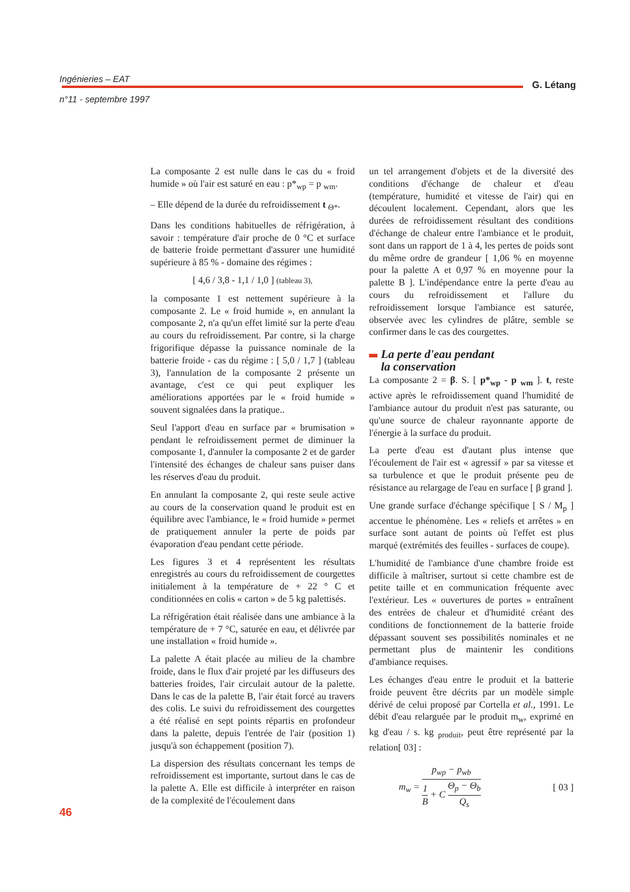Ingénieries – EAT
n°11 - septembre 1997
G. Létang
La composante 2 est nulle dans le cas du « froid humide » où l'air est saturé en eau : p*<sub>wp</sub> = p <sub>wm</sub>.
– Elle dépend de la durée du refroidissement t <sub>Θ*</sub>.
Dans les conditions habituelles de réfrigération, à savoir : température d'air proche de 0 °C et surface de batterie froide permettant d'assurer une humidité supérieure à 85 % - domaine des régimes :
[ 4,6 / 3,8 - 1,1 / 1,0 ] (tableau 3),
la composante 1 est nettement supérieure à la composante 2. Le « froid humide », en annulant la composante 2, n'a qu'un effet limité sur la perte d'eau au cours du refroidissement. Par contre, si la charge frigorifique dépasse la puissance nominale de la batterie froide - cas du régime : [ 5,0 / 1,7 ] (tableau 3), l'annulation de la composante 2 présente un avantage, c'est ce qui peut expliquer les améliorations apportées par le « froid humide » souvent signalées dans la pratique..
Seul l'apport d'eau en surface par « brumisation » pendant le refroidissement permet de diminuer la composante 1, d'annuler la composante 2 et de garder l'intensité des échanges de chaleur sans puiser dans les réserves d'eau du produit.
En annulant la composante 2, qui reste seule active au cours de la conservation quand le produit est en équilibre avec l'ambiance, le « froid humide » permet de pratiquement annuler la perte de poids par évaporation d'eau pendant cette période.
Les figures 3 et 4 représentent les résultats enregistrés au cours du refroidissement de courgettes initialement à la température de + 22 ° C et conditionnées en colis « carton » de 5 kg palettisés.
La réfrigération était réalisée dans une ambiance à la température de + 7 °C, saturée en eau, et délivrée par une installation « froid humide ».
La palette A était placée au milieu de la chambre froide, dans le flux d'air projeté par les diffuseurs des batteries froides, l'air circulait autour de la palette. Dans le cas de la palette B, l'air était forcé au travers des colis. Le suivi du refroidissement des courgettes a été réalisé en sept points répartis en profondeur dans la palette, depuis l'entrée de l'air (position 1) jusqu'à son échappement (position 7).
La dispersion des résultats concernant les temps de refroidissement est importante, surtout dans le cas de la palette A. Elle est difficile à interpréter en raison de la complexité de l'écoulement dans
un tel arrangement d'objets et de la diversité des conditions d'échange de chaleur et d'eau (température, humidité et vitesse de l'air) qui en découlent localement. Cependant, alors que les durées de refroidissement résultant des conditions d'échange de chaleur entre l'ambiance et le produit, sont dans un rapport de 1 à 4, les pertes de poids sont du même ordre de grandeur [ 1,06 % en moyenne pour la palette A et 0,97 % en moyenne pour la palette B ]. L'indépendance entre la perte d'eau au cours du refroidissement et l'allure du refroidissement lorsque l'ambiance est saturée, observée avec les cylindres de plâtre, semble se confirmer dans le cas des courgettes.
La perte d'eau pendant
la conservation
La composante 2 = β. S. [ p*<sub>wp</sub> - p <sub>wm</sub> ]. t, reste active après le refroidissement quand l'humidité de l'ambiance autour du produit n'est pas saturante, ou qu'une source de chaleur rayonnante apporte de l'énergie à la surface du produit.
La perte d'eau est d'autant plus intense que l'écoulement de l'air est « agressif » par sa vitesse et sa turbulence et que le produit présente peu de résistance au relargage de l'eau en surface [ β grand ].
Une grande surface d'échange spécifique [ S / M<sub>p</sub> ] accentue le phénomène. Les « reliefs et arrêtes » en surface sont autant de points où l'effet est plus marqué (extrémités des feuilles - surfaces de coupe).
L'humidité de l'ambiance d'une chambre froide est difficile à maîtriser, surtout si cette chambre est de petite taille et en communication fréquente avec l'extérieur. Les « ouvertures de portes » entraînent des entrées de chaleur et d'humidité créant des conditions de fonctionnement de la batterie froide dépassant souvent ses possibilités nominales et ne permettant plus de maintenir les conditions d'ambiance requises.
Les échanges d'eau entre le produit et la batterie froide peuvent être décrits par un modèle simple dérivé de celui proposé par Cortella et al., 1991. Le débit d'eau relarguée par le produit m<sub>w</sub>, exprimé en kg d'eau / s. kg <sub>produit</sub>, peut être représenté par la relation[ 03] :
m<sub>w</sub> = p<sub>wp</sub> − p<sub>wb</sub> 1 B + C Θ<sub>p</sub> − Θ<sub>b</sub> Q<sub>s</sub>
[ 03 ]
46